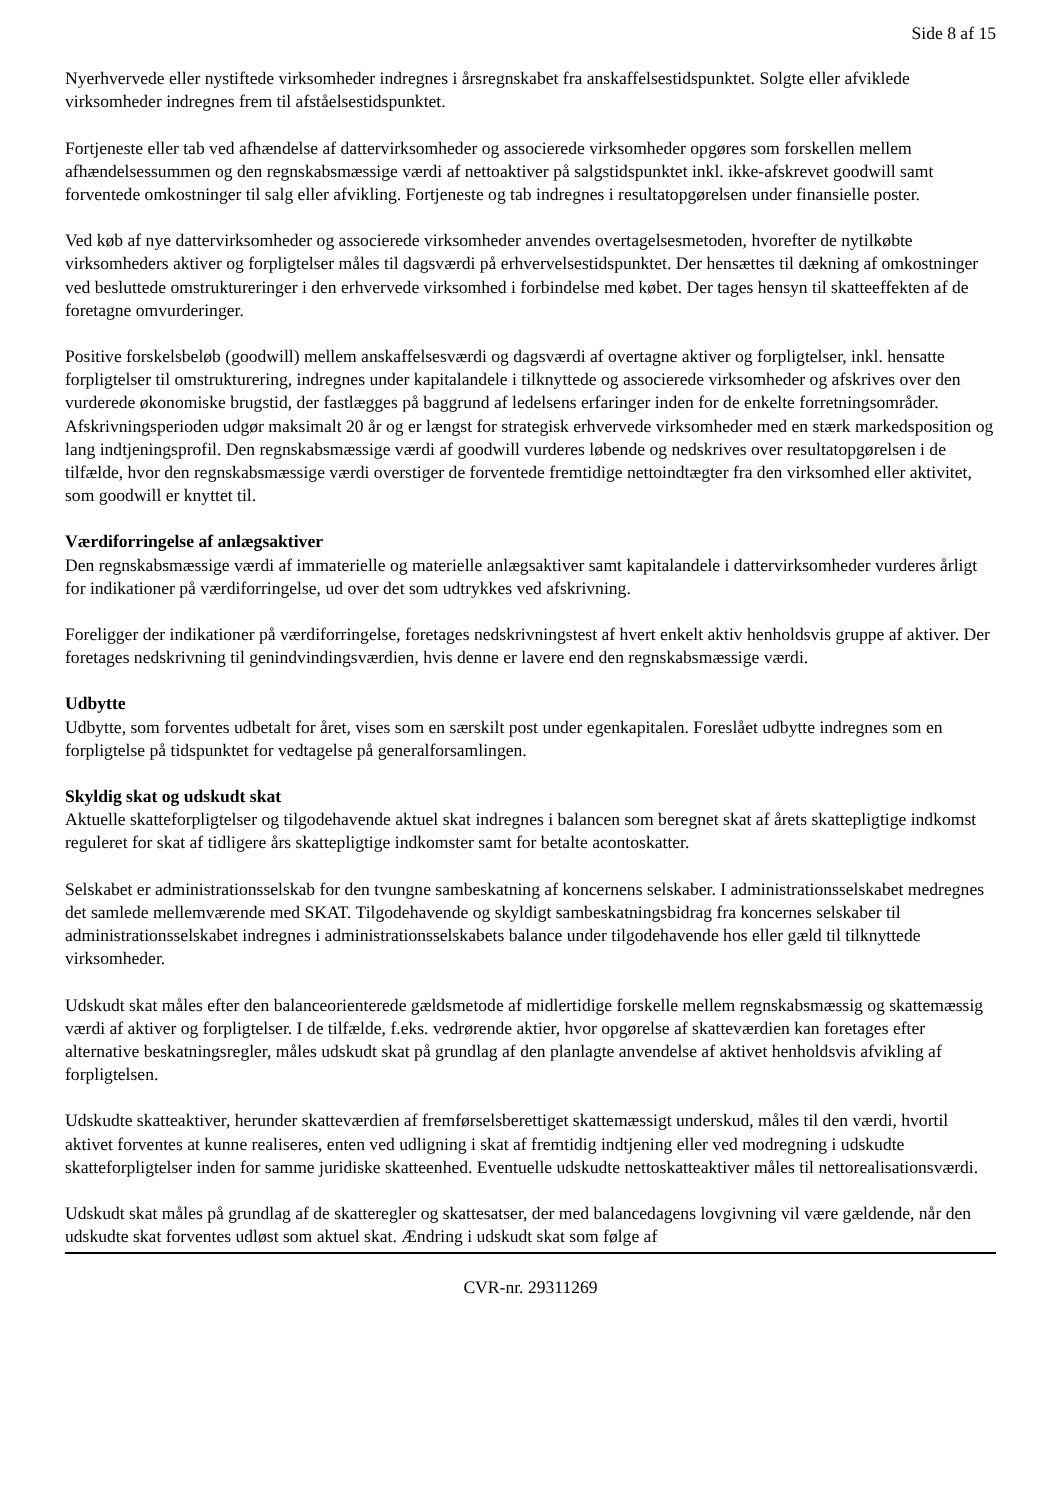Side 8 af 15
Nyerhvervede eller nystiftede virksomheder indregnes i årsregnskabet fra anskaffelsestidspunktet. Solgte eller afviklede virksomheder indregnes frem til afståelsestidspunktet.
Fortjeneste eller tab ved afhændelse af dattervirksomheder og associerede virksomheder opgøres som forskellen mellem afhændelsessummen og den regnskabsmæssige værdi af nettoaktiver på salgstidspunktet inkl. ikke-afskrevet goodwill samt forventede omkostninger til salg eller afvikling. Fortjeneste og tab indregnes i resultatopgørelsen under finansielle poster.
Ved køb af nye dattervirksomheder og associerede virksomheder anvendes overtagelsesmetoden, hvorefter de nytilkøbte virksomheders aktiver og forpligtelser måles til dagsværdi på erhvervelsestidspunktet. Der hensættes til dækning af omkostninger ved besluttede omstruktureringer i den erhvervede virksomhed i forbindelse med købet. Der tages hensyn til skatteeffekten af de foretagne omvurderinger.
Positive forskelsbeløb (goodwill) mellem anskaffelsesværdi og dagsværdi af overtagne aktiver og forpligtelser, inkl. hensatte forpligtelser til omstrukturering, indregnes under kapitalandele i tilknyttede og associerede virksomheder og afskrives over den vurderede økonomiske brugstid, der fastlægges på baggrund af ledelsens erfaringer inden for de enkelte forretningsområder. Afskrivningsperioden udgør maksimalt 20 år og er længst for strategisk erhvervede virksomheder med en stærk markedsposition og lang indtjeningsprofil. Den regnskabsmæssige værdi af goodwill vurderes løbende og nedskrives over resultatopgørelsen i de tilfælde, hvor den regnskabsmæssige værdi overstiger de forventede fremtidige nettoindtægter fra den virksomhed eller aktivitet, som goodwill er knyttet til.
Værdiforringelse af anlægsaktiver
Den regnskabsmæssige værdi af immaterielle og materielle anlægsaktiver samt kapitalandele i dattervirksomheder vurderes årligt for indikationer på værdiforringelse, ud over det som udtrykkes ved afskrivning.
Foreligger der indikationer på værdiforringelse, foretages nedskrivningstest af hvert enkelt aktiv henholdsvis gruppe af aktiver. Der foretages nedskrivning til genindvindingsværdien, hvis denne er lavere end den regnskabsmæssige værdi.
Udbytte
Udbytte, som forventes udbetalt for året, vises som en særskilt post under egenkapitalen. Foreslået udbytte indregnes som en forpligtelse på tidspunktet for vedtagelse på generalforsamlingen.
Skyldig skat og udskudt skat
Aktuelle skatteforpligtelser og tilgodehavende aktuel skat indregnes i balancen som beregnet skat af årets skattepligtige indkomst reguleret for skat af tidligere års skattepligtige indkomster samt for betalte acontoskatter.
Selskabet er administrationsselskab for den tvungne sambeskatning af koncernens selskaber. I administrationsselskabet medregnes det samlede mellemværende med SKAT. Tilgodehavende og skyldigt sambeskatningsbidrag fra koncernes selskaber til administrationsselskabet indregnes i administrationsselskabets balance under tilgodehavende hos eller gæld til tilknyttede virksomheder.
Udskudt skat måles efter den balanceorienterede gældsmetode af midlertidige forskelle mellem regnskabsmæssig og skattemæssig værdi af aktiver og forpligtelser. I de tilfælde, f.eks. vedrørende aktier, hvor opgørelse af skatteværdien kan foretages efter alternative beskatningsregler, måles udskudt skat på grundlag af den planlagte anvendelse af aktivet henholdsvis afvikling af forpligtelsen.
Udskudte skatteaktiver, herunder skatteværdien af fremførselsberettiget skattemæssigt underskud, måles til den værdi, hvortil aktivet forventes at kunne realiseres, enten ved udligning i skat af fremtidig indtjening eller ved modregning i udskudte skatteforpligtelser inden for samme juridiske skatteenhed. Eventuelle udskudte nettoskatteaktiver måles til nettorealisationsværdi.
Udskudt skat måles på grundlag af de skatteregler og skattesatser, der med balancedagens lovgivning vil være gældende, når den udskudte skat forventes udløst som aktuel skat. Ændring i udskudt skat som følge af
CVR-nr. 29311269